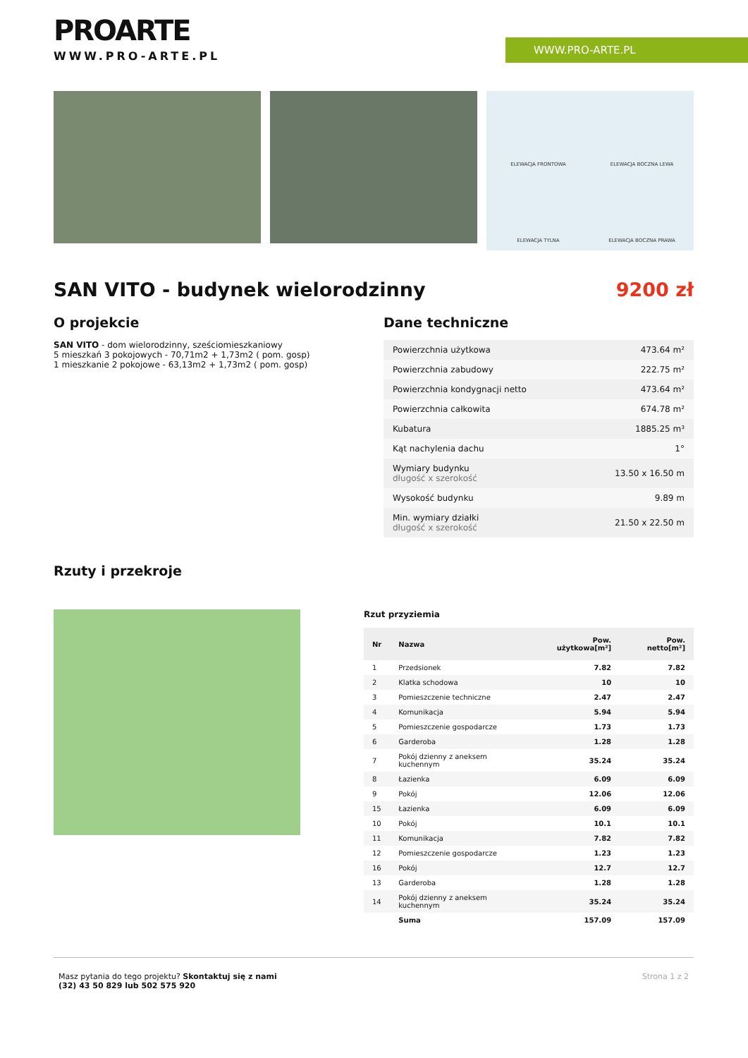WWW.PRO-ARTE.PL
PROARTE
WWW.PRO-ARTE.PL
ELEWACJA FRONTOWA ELEWACJA BOCZNA LEWA ELEWACJA TYLNA ELEWACJA BOCZNA PRAWA
SAN VITO - budynek wielorodzinny 9200 zł
O projekcie
SAN VITO - dom wielorodzinny, sześciomieszkaniowy
5 mieszkań 3 pokojowych - 70,71m2 + 1,73m2 ( pom. gosp)
1 mieszkanie 2 pokojowe - 63,13m2 + 1,73m2 ( pom. gosp)
Dane techniczne
| Powierzchnia użytkowa | 473.64 m² |
| Powierzchnia zabudowy | 222.75 m² |
| Powierzchnia kondygnacji netto | 473.64 m² |
| Powierzchnia całkowita | 674.78 m² |
| Kubatura | 1885.25 m³ |
| Kąt nachylenia dachu | 1° |
| Wymiary budynku długość x szerokość | 13.50 x 16.50 m |
| Wysokość budynku | 9.89 m |
| Min. wymiary działki długość x szerokość | 21.50 x 22.50 m |
Rzuty i przekroje
Rzut przyziemia
| Nr | Nazwa | Pow. użytkowa[m²] | Pow. netto[m²] |
| --- | --- | --- | --- |
| 1 | Przedsionek | 7.82 | 7.82 |
| 2 | Klatka schodowa | 10 | 10 |
| 3 | Pomieszczenie techniczne | 2.47 | 2.47 |
| 4 | Komunikacja | 5.94 | 5.94 |
| 5 | Pomieszczenie gospodarcze | 1.73 | 1.73 |
| 6 | Garderoba | 1.28 | 1.28 |
| 7 | Pokój dzienny z aneksem kuchennym | 35.24 | 35.24 |
| 8 | Łazienka | 6.09 | 6.09 |
| 9 | Pokój | 12.06 | 12.06 |
| 15 | Łazienka | 6.09 | 6.09 |
| 10 | Pokój | 10.1 | 10.1 |
| 11 | Komunikacja | 7.82 | 7.82 |
| 12 | Pomieszczenie gospodarcze | 1.23 | 1.23 |
| 16 | Pokój | 12.7 | 12.7 |
| 13 | Garderoba | 1.28 | 1.28 |
| 14 | Pokój dzienny z aneksem kuchennym | 35.24 | 35.24 |
| | Suma | 157.09 | 157.09 |
Masz pytania do tego projektu? Skontaktuj się z nami
(32) 43 50 829 lub 502 575 920
Strona 1 z 2